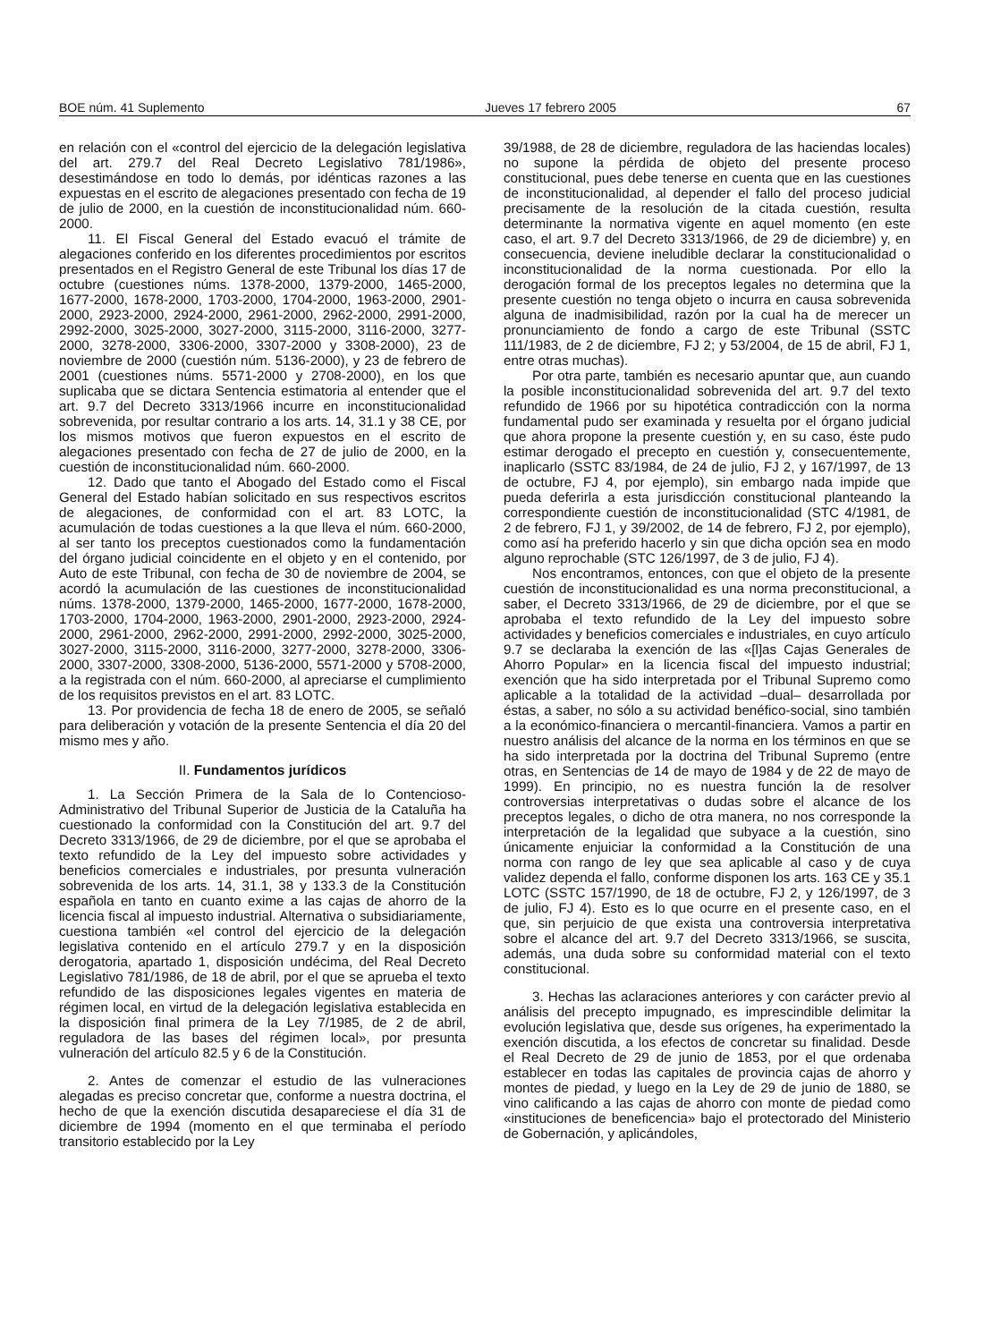BOE núm. 41 Suplemento Jueves 17 febrero 2005 67
en relación con el «control del ejercicio de la delegación legislativa del art. 279.7 del Real Decreto Legislativo 781/1986», desestimándose en todo lo demás, por idénticas razones a las expuestas en el escrito de alegaciones presentado con fecha de 19 de julio de 2000, en la cuestión de inconstitucionalidad núm. 660-2000.
11. El Fiscal General del Estado evacuó el trámite de alegaciones conferido en los diferentes procedimientos por escritos presentados en el Registro General de este Tribunal los días 17 de octubre (cuestiones núms. 1378-2000, 1379-2000, 1465-2000, 1677-2000, 1678-2000, 1703-2000, 1704-2000, 1963-2000, 2901-2000, 2923-2000, 2924-2000, 2961-2000, 2962-2000, 2991-2000, 2992-2000, 3025-2000, 3027-2000, 3115-2000, 3116-2000, 3277-2000, 3278-2000, 3306-2000, 3307-2000 y 3308-2000), 23 de noviembre de 2000 (cuestión núm. 5136-2000), y 23 de febrero de 2001 (cuestiones núms. 5571-2000 y 2708-2000), en los que suplicaba que se dictara Sentencia estimatoria al entender que el art. 9.7 del Decreto 3313/1966 incurre en inconstitucionalidad sobrevenida, por resultar contrario a los arts. 14, 31.1 y 38 CE, por los mismos motivos que fueron expuestos en el escrito de alegaciones presentado con fecha de 27 de julio de 2000, en la cuestión de inconstitucionalidad núm. 660-2000.
12. Dado que tanto el Abogado del Estado como el Fiscal General del Estado habían solicitado en sus respectivos escritos de alegaciones, de conformidad con el art. 83 LOTC, la acumulación de todas cuestiones a la que lleva el núm. 660-2000, al ser tanto los preceptos cuestionados como la fundamentación del órgano judicial coincidente en el objeto y en el contenido, por Auto de este Tribunal, con fecha de 30 de noviembre de 2004, se acordó la acumulación de las cuestiones de inconstitucionalidad núms. 1378-2000, 1379-2000, 1465-2000, 1677-2000, 1678-2000, 1703-2000, 1704-2000, 1963-2000, 2901-2000, 2923-2000, 2924-2000, 2961-2000, 2962-2000, 2991-2000, 2992-2000, 3025-2000, 3027-2000, 3115-2000, 3116-2000, 3277-2000, 3278-2000, 3306-2000, 3307-2000, 3308-2000, 5136-2000, 5571-2000 y 5708-2000, a la registrada con el núm. 660-2000, al apreciarse el cumplimiento de los requisitos previstos en el art. 83 LOTC.
13. Por providencia de fecha 18 de enero de 2005, se señaló para deliberación y votación de la presente Sentencia el día 20 del mismo mes y año.
II. Fundamentos jurídicos
1. La Sección Primera de la Sala de lo Contencioso-Administrativo del Tribunal Superior de Justicia de la Cataluña ha cuestionado la conformidad con la Constitución del art. 9.7 del Decreto 3313/1966, de 29 de diciembre, por el que se aprobaba el texto refundido de la Ley del impuesto sobre actividades y beneficios comerciales e industriales, por presunta vulneración sobrevenida de los arts. 14, 31.1, 38 y 133.3 de la Constitución española en tanto en cuanto exime a las cajas de ahorro de la licencia fiscal al impuesto industrial. Alternativa o subsidiariamente, cuestiona también «el control del ejercicio de la delegación legislativa contenido en el artículo 279.7 y en la disposición derogatoria, apartado 1, disposición undécima, del Real Decreto Legislativo 781/1986, de 18 de abril, por el que se aprueba el texto refundido de las disposiciones legales vigentes en materia de régimen local, en virtud de la delegación legislativa establecida en la disposición final primera de la Ley 7/1985, de 2 de abril, reguladora de las bases del régimen local», por presunta vulneración del artículo 82.5 y 6 de la Constitución.
2. Antes de comenzar el estudio de las vulneraciones alegadas es preciso concretar que, conforme a nuestra doctrina, el hecho de que la exención discutida desapareciese el día 31 de diciembre de 1994 (momento en el que terminaba el período transitorio establecido por la Ley
39/1988, de 28 de diciembre, reguladora de las haciendas locales) no supone la pérdida de objeto del presente proceso constitucional, pues debe tenerse en cuenta que en las cuestiones de inconstitucionalidad, al depender el fallo del proceso judicial precisamente de la resolución de la citada cuestión, resulta determinante la normativa vigente en aquel momento (en este caso, el art. 9.7 del Decreto 3313/1966, de 29 de diciembre) y, en consecuencia, deviene ineludible declarar la constitucionalidad o inconstitucionalidad de la norma cuestionada. Por ello la derogación formal de los preceptos legales no determina que la presente cuestión no tenga objeto o incurra en causa sobrevenida alguna de inadmisibilidad, razón por la cual ha de merecer un pronunciamiento de fondo a cargo de este Tribunal (SSTC 111/1983, de 2 de diciembre, FJ 2; y 53/2004, de 15 de abril, FJ 1, entre otras muchas).
Por otra parte, también es necesario apuntar que, aun cuando la posible inconstitucionalidad sobrevenida del art. 9.7 del texto refundido de 1966 por su hipotética contradicción con la norma fundamental pudo ser examinada y resuelta por el órgano judicial que ahora propone la presente cuestión y, en su caso, éste pudo estimar derogado el precepto en cuestión y, consecuentemente, inaplicarlo (SSTC 83/1984, de 24 de julio, FJ 2, y 167/1997, de 13 de octubre, FJ 4, por ejemplo), sin embargo nada impide que pueda deferirla a esta jurisdicción constitucional planteando la correspondiente cuestión de inconstitucionalidad (STC 4/1981, de 2 de febrero, FJ 1, y 39/2002, de 14 de febrero, FJ 2, por ejemplo), como así ha preferido hacerlo y sin que dicha opción sea en modo alguno reprochable (STC 126/1997, de 3 de julio, FJ 4).
Nos encontramos, entonces, con que el objeto de la presente cuestión de inconstitucionalidad es una norma preconstitucional, a saber, el Decreto 3313/1966, de 29 de diciembre, por el que se aprobaba el texto refundido de la Ley del impuesto sobre actividades y beneficios comerciales e industriales, en cuyo artículo 9.7 se declaraba la exención de las «[l]as Cajas Generales de Ahorro Popular» en la licencia fiscal del impuesto industrial; exención que ha sido interpretada por el Tribunal Supremo como aplicable a la totalidad de la actividad –dual– desarrollada por éstas, a saber, no sólo a su actividad benéfico-social, sino también a la económico-financiera o mercantil-financiera. Vamos a partir en nuestro análisis del alcance de la norma en los términos en que se ha sido interpretada por la doctrina del Tribunal Supremo (entre otras, en Sentencias de 14 de mayo de 1984 y de 22 de mayo de 1999). En principio, no es nuestra función la de resolver controversias interpretativas o dudas sobre el alcance de los preceptos legales, o dicho de otra manera, no nos corresponde la interpretación de la legalidad que subyace a la cuestión, sino únicamente enjuiciar la conformidad a la Constitución de una norma con rango de ley que sea aplicable al caso y de cuya validez dependa el fallo, conforme disponen los arts. 163 CE y 35.1 LOTC (SSTC 157/1990, de 18 de octubre, FJ 2, y 126/1997, de 3 de julio, FJ 4). Esto es lo que ocurre en el presente caso, en el que, sin perjuicio de que exista una controversia interpretativa sobre el alcance del art. 9.7 del Decreto 3313/1966, se suscita, además, una duda sobre su conformidad material con el texto constitucional.
3. Hechas las aclaraciones anteriores y con carácter previo al análisis del precepto impugnado, es imprescindible delimitar la evolución legislativa que, desde sus orígenes, ha experimentado la exención discutida, a los efectos de concretar su finalidad. Desde el Real Decreto de 29 de junio de 1853, por el que ordenaba establecer en todas las capitales de provincia cajas de ahorro y montes de piedad, y luego en la Ley de 29 de junio de 1880, se vino calificando a las cajas de ahorro con monte de piedad como «instituciones de beneficencia» bajo el protectorado del Ministerio de Gobernación, y aplicándoles,